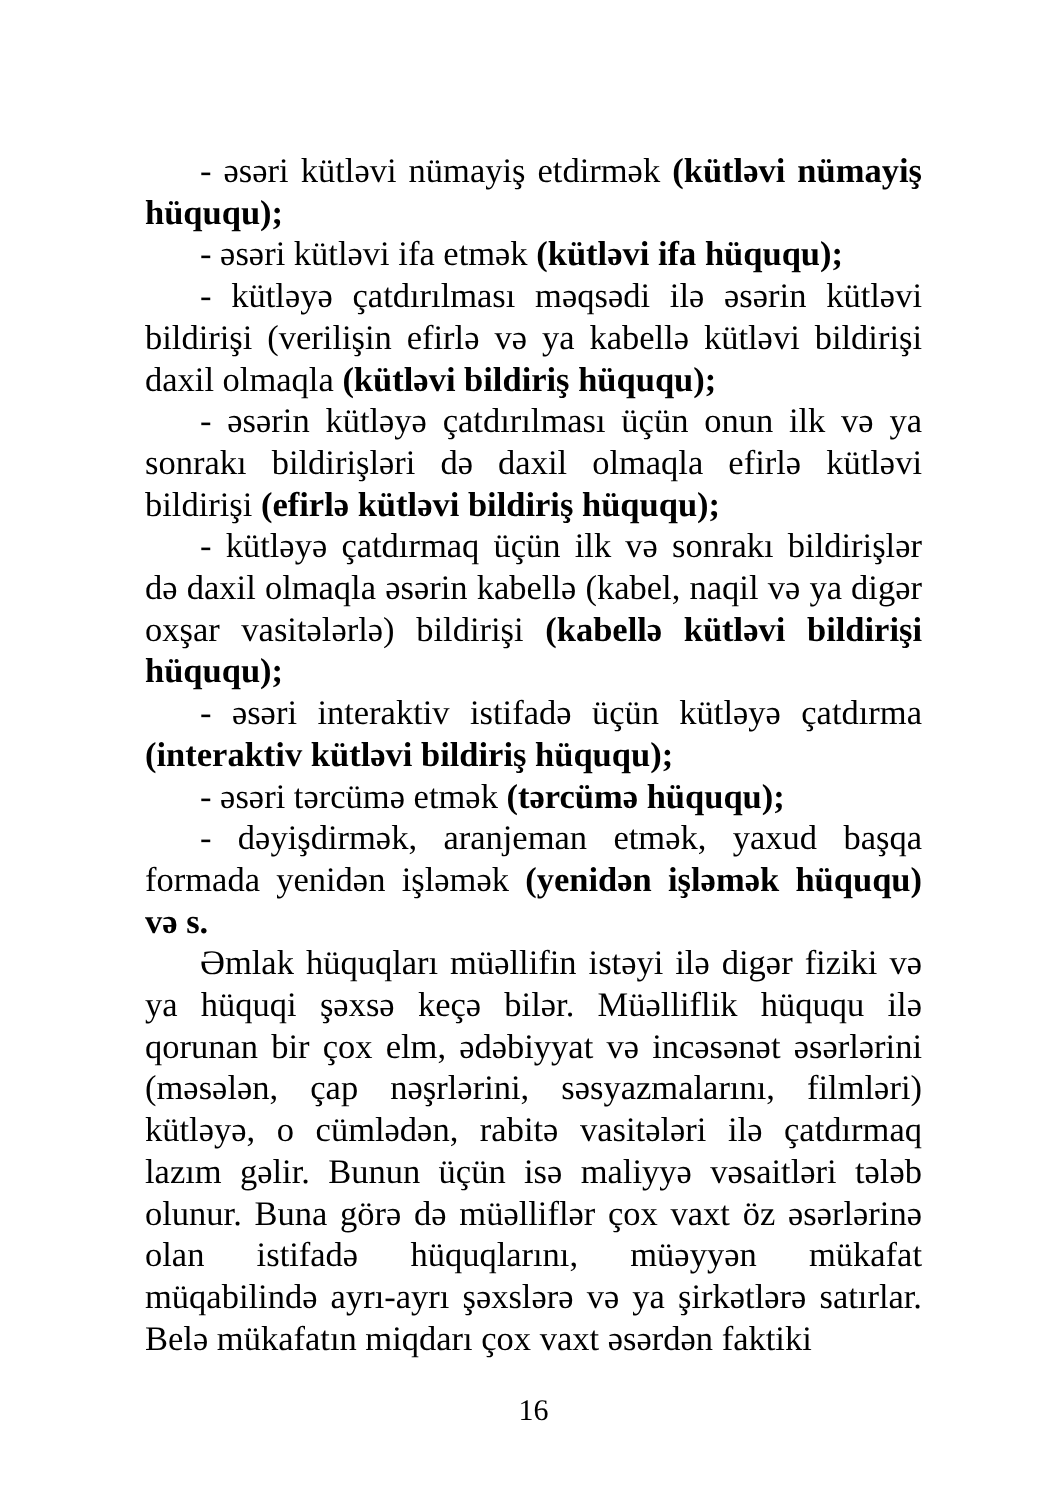- əsəri kütləvi nümayiş etdirmək (kütləvi nümayiş hüququ);
- əsəri kütləvi ifa etmək (kütləvi ifa hüququ);
- kütləyə çatdırılması məqsədi ilə əsərin kütləvi bildirişi (verilişin efirlə və ya kabellə kütləvi bildirişi daxil olmaqla (kütləvi bildiriş hüququ);
- əsərin kütləyə çatdırılması üçün onun ilk və ya sonrakı bildirişləri də daxil olmaqla efirlə kütləvi bildirişi (efirlə kütləvi bildiriş hüququ);
- kütləyə çatdırmaq üçün ilk və sonrakı bildirişlər də daxil olmaqla əsərin kabellə (kabel, naqil və ya digər oxşar vasitələrlə) bildirişi (kabellə kütləvi bildirişi hüququ);
- əsəri interaktiv istifadə üçün kütləyə çatdırma (interaktiv kütləvi bildiriş hüququ);
- əsəri tərcümə etmək (tərcümə hüququ);
- dəyişdirmək, aranjeman etmək, yaxud başqa formada yenidən işləmək (yenidən işləmək hüququ) və s.
Əmlak hüquqları müəllifin istəyi ilə digər fiziki və ya hüquqi şəxsə keçə bilər. Müəlliflik hüququ ilə qorunan bir çox elm, ədəbiyyat və incəsənət əsərlərini (məsələn, çap nəşrlərini, səsyazmalarını, filmləri) kütləyə, o cümlədən, rabitə vasitələri ilə çatdırmaq lazım gəlir. Bunun üçün isə maliyyə vəsaitləri tələb olunur. Buna görə də müəlliflər çox vaxt öz əsərlərinə olan istifadə hüquqlarını, müəyyən mükafat müqabilində ayrı-ayrı şəxslərə və ya şirkətlərə satırlar. Belə mükafatın miqdarı çox vaxt əsərdən faktiki
16